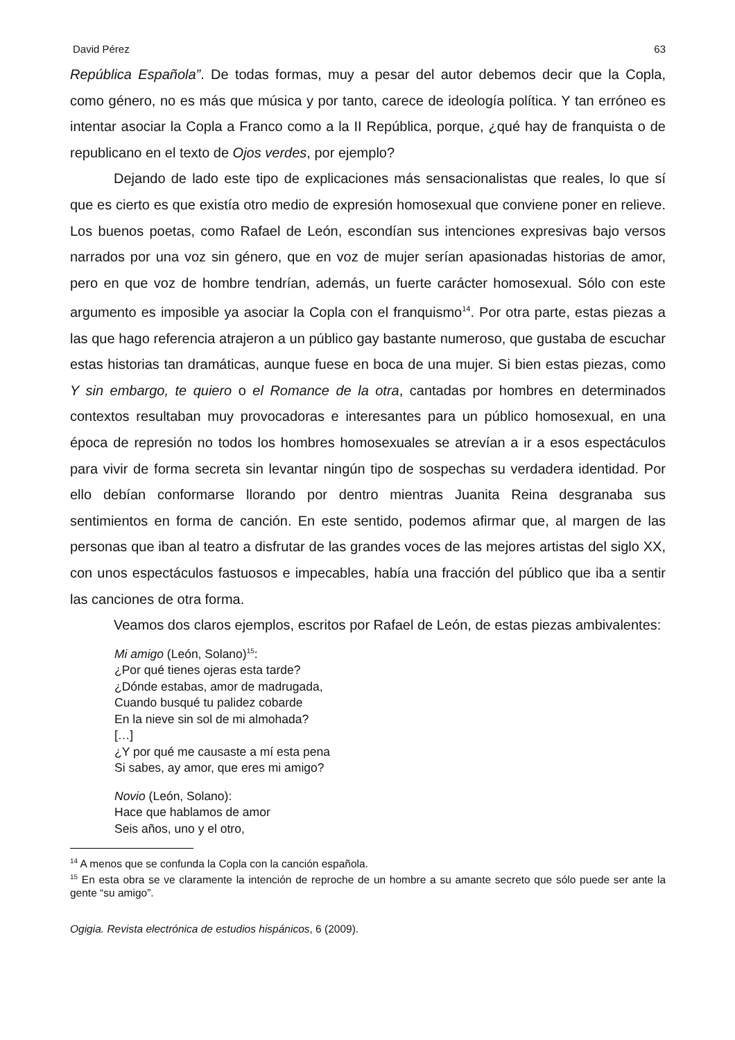David Pérez 63
República Española”. De todas formas, muy a pesar del autor debemos decir que la Copla, como género, no es más que música y por tanto, carece de ideología política. Y tan erróneo es intentar asociar la Copla a Franco como a la II República, porque, ¿qué hay de franquista o de republicano en el texto de Ojos verdes, por ejemplo?
Dejando de lado este tipo de explicaciones más sensacionalistas que reales, lo que sí que es cierto es que existía otro medio de expresión homosexual que conviene poner en relieve. Los buenos poetas, como Rafael de León, escondían sus intenciones expresivas bajo versos narrados por una voz sin género, que en voz de mujer serían apasionadas historias de amor, pero en que voz de hombre tendrían, además, un fuerte carácter homosexual. Sólo con este argumento es imposible ya asociar la Copla con el franquismo<sup>14</sup>. Por otra parte, estas piezas a las que hago referencia atrajeron a un público gay bastante numeroso, que gustaba de escuchar estas historias tan dramáticas, aunque fuese en boca de una mujer. Si bien estas piezas, como Y sin embargo, te quiero o el Romance de la otra, cantadas por hombres en determinados contextos resultaban muy provocadoras e interesantes para un público homosexual, en una época de represión no todos los hombres homosexuales se atrevían a ir a esos espectáculos para vivir de forma secreta sin levantar ningún tipo de sospechas su verdadera identidad. Por ello debían conformarse llorando por dentro mientras Juanita Reina desgranaba sus sentimientos en forma de canción. En este sentido, podemos afirmar que, al margen de las personas que iban al teatro a disfrutar de las grandes voces de las mejores artistas del siglo XX, con unos espectáculos fastuosos e impecables, había una fracción del público que iba a sentir las canciones de otra forma.
Veamos dos claros ejemplos, escritos por Rafael de León, de estas piezas ambivalentes:
Mi amigo (León, Solano)<sup>15</sup>:
¿Por qué tienes ojeras esta tarde?
¿Dónde estabas, amor de madrugada,
Cuando busqué tu palidez cobarde
En la nieve sin sol de mi almohada?
[…]
¿Y por qué me causaste a mí esta pena
Si sabes, ay amor, que eres mi amigo?
Novio (León, Solano):
Hace que hablamos de amor
Seis años, uno y el otro,
<sup>14</sup> A menos que se confunda la Copla con la canción española.
<sup>15</sup> En esta obra se ve claramente la intención de reproche de un hombre a su amante secreto que sólo puede ser ante la gente “su amigo”.
Ogigia. Revista electrónica de estudios hispánicos, 6 (2009).